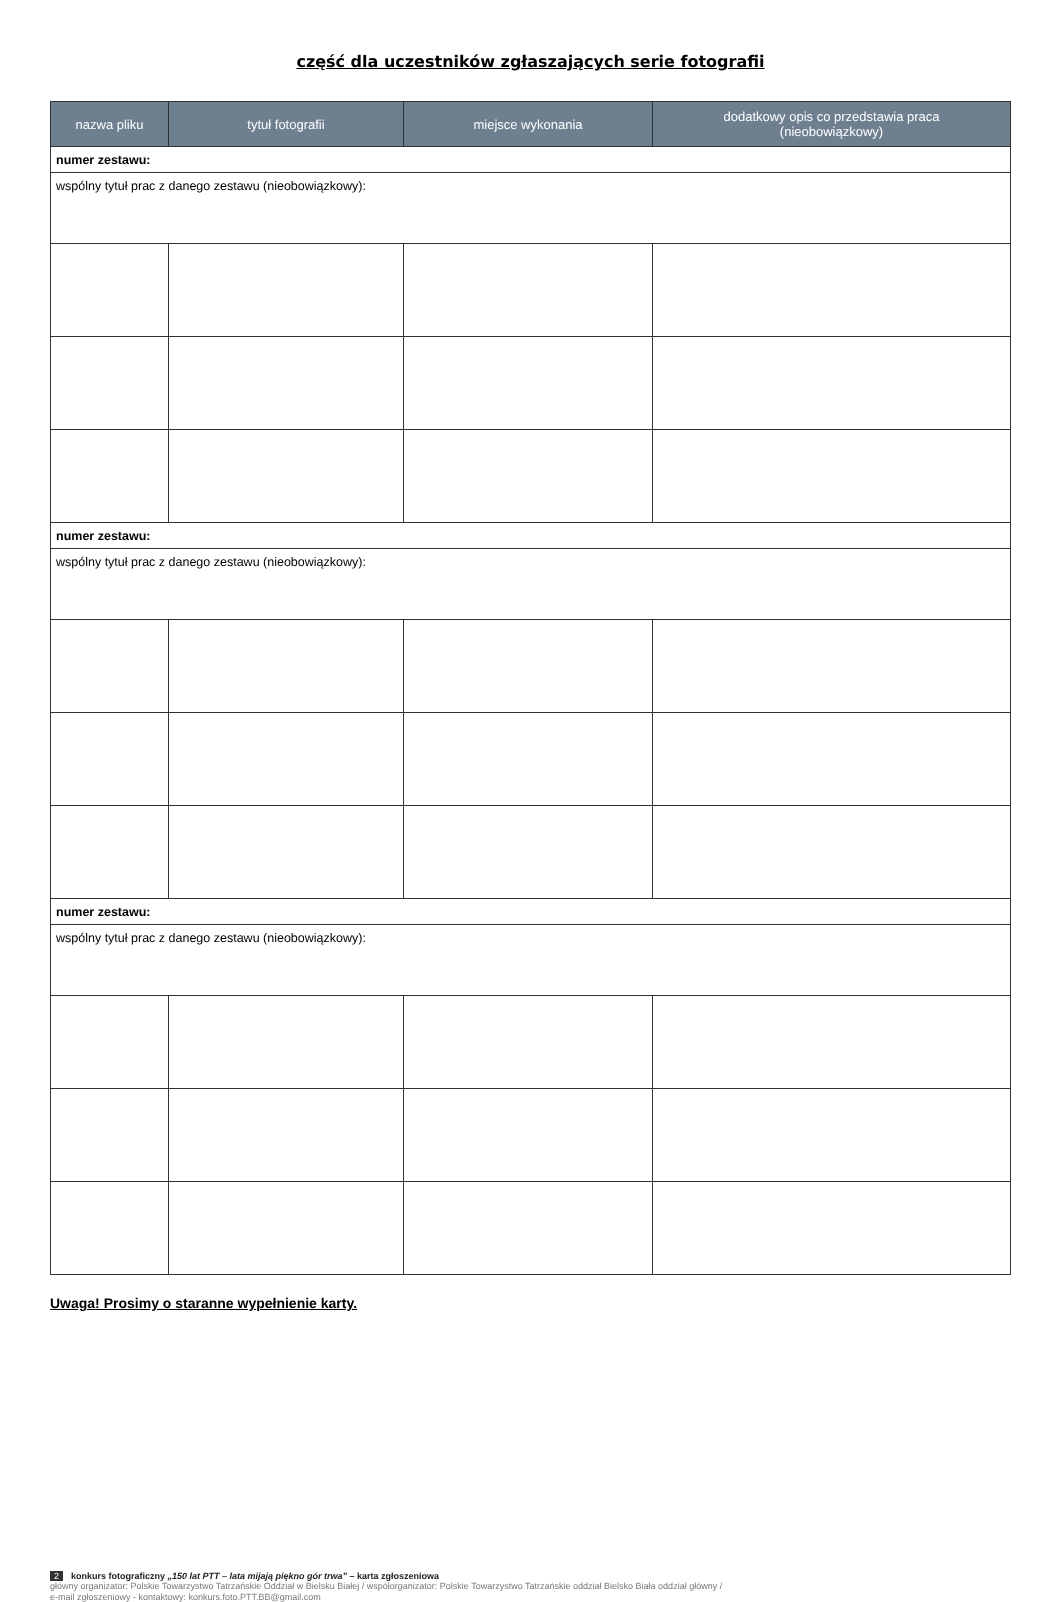część dla uczestników zgłaszających serie fotografii
| nazwa pliku | tytuł fotografii | miejsce wykonania | dodatkowy opis co przedstawia praca (nieobowiązkowy) |
| --- | --- | --- | --- |
| numer zestawu: | | | |
| wspólny tytuł prac z danego zestawu (nieobowiązkowy): | | | |
| numer zestawu: | | | |
| wspólny tytuł prac z danego zestawu (nieobowiązkowy): | | | |
| numer zestawu: | | | |
| wspólny tytuł prac z danego zestawu (nieobowiązkowy): | | | |
Uwaga! Prosimy o staranne wypełnienie karty.
2 konkurs fotograficzny „150 lat PTT – lata mijają piękno gór trwa” – karta zgłoszeniowa
główny organizator: Polskie Towarzystwo Tatrzańskie Oddział w Bielsku Białej / współorganizator: Polskie Towarzystwo Tatrzańskie oddział Bielsko Biała oddział główny /
e-mail zgłoszeniowy - kontaktowy: konkurs.foto.PTT.BB@gmail.com